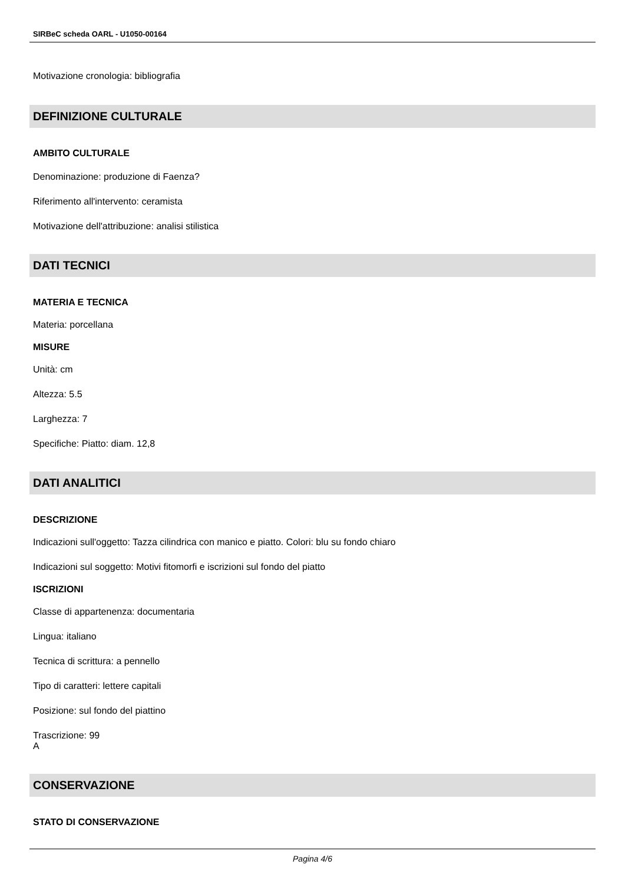SIRBeC scheda OARL - U1050-00164
Motivazione cronologia: bibliografia
DEFINIZIONE CULTURALE
AMBITO CULTURALE
Denominazione: produzione di Faenza?
Riferimento all'intervento: ceramista
Motivazione dell'attribuzione: analisi stilistica
DATI TECNICI
MATERIA E TECNICA
Materia: porcellana
MISURE
Unità: cm
Altezza: 5.5
Larghezza: 7
Specifiche: Piatto: diam. 12,8
DATI ANALITICI
DESCRIZIONE
Indicazioni sull'oggetto: Tazza cilindrica con manico e piatto. Colori: blu su fondo chiaro
Indicazioni sul soggetto: Motivi fitomorfi e iscrizioni sul fondo del piatto
ISCRIZIONI
Classe di appartenenza: documentaria
Lingua: italiano
Tecnica di scrittura: a pennello
Tipo di caratteri: lettere capitali
Posizione: sul fondo del piattino
Trascrizione: 99
A
CONSERVAZIONE
STATO DI CONSERVAZIONE
Pagina 4/6